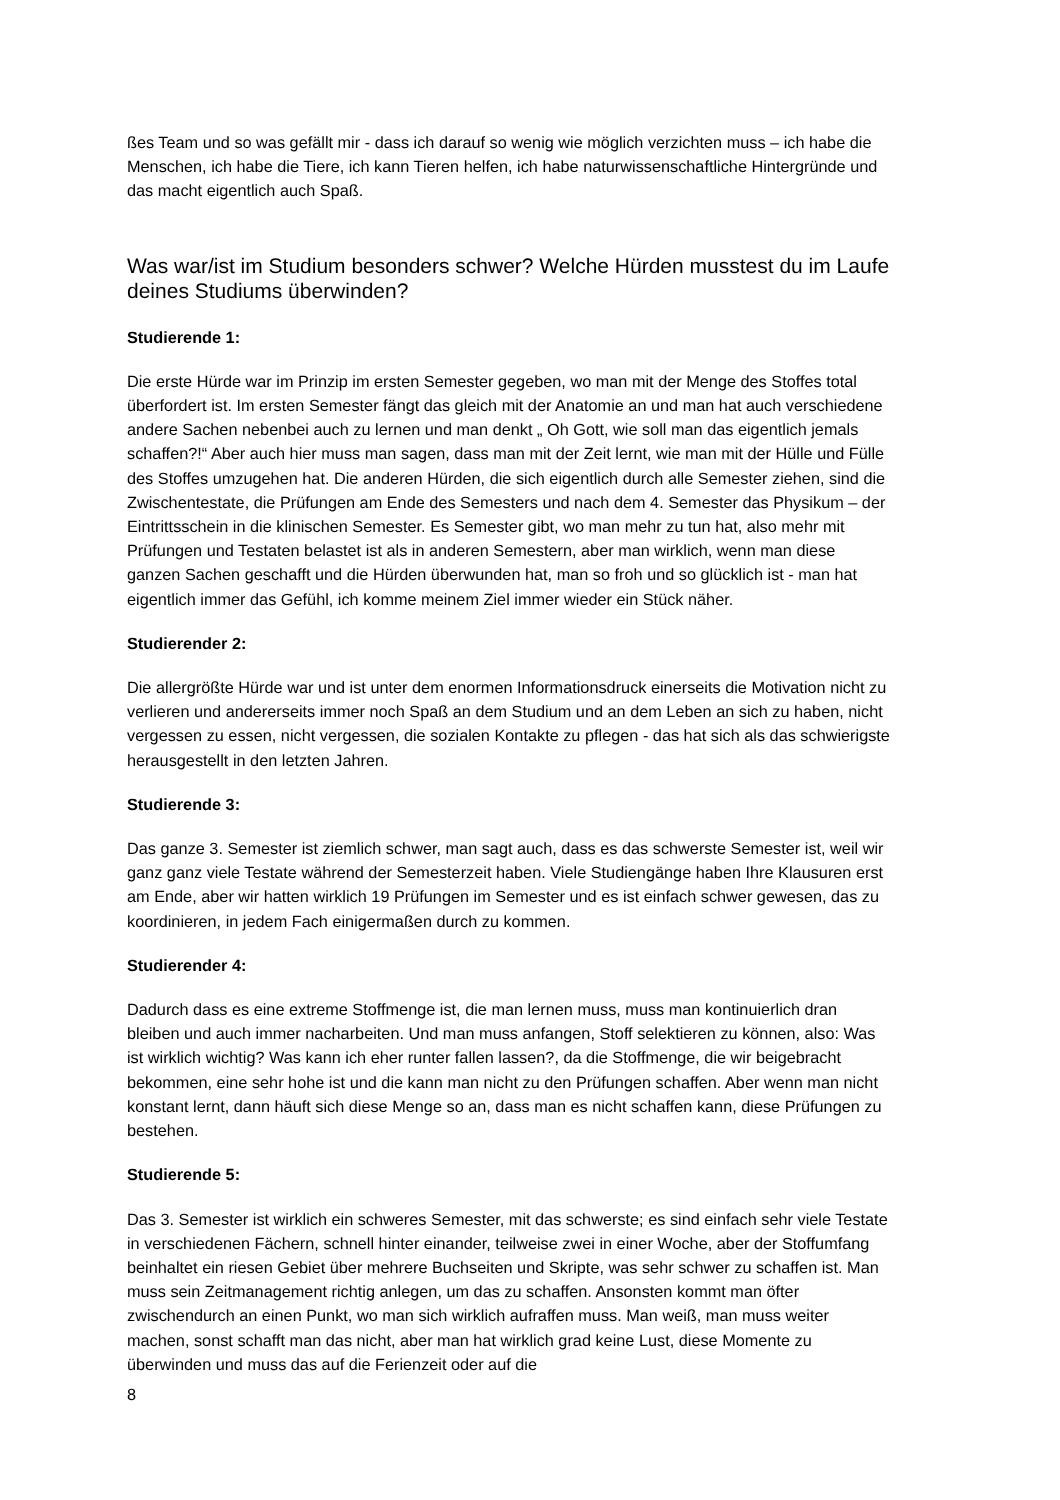ßes Team und so was gefällt mir - dass ich darauf so wenig wie möglich verzichten muss – ich habe die Menschen, ich habe die Tiere, ich kann Tieren helfen, ich habe naturwissenschaftliche Hintergründe und das macht eigentlich auch Spaß.
Was war/ist im Studium besonders schwer? Welche Hürden musstest du im Laufe deines Studiums überwinden?
Studierende 1:
Die erste Hürde war im Prinzip im ersten Semester gegeben, wo man mit der Menge des Stoffes total überfordert ist. Im ersten Semester fängt das gleich mit der Anatomie an und man hat auch verschiedene andere Sachen nebenbei auch zu lernen und man denkt „ Oh Gott, wie soll man das eigentlich jemals schaffen?!“ Aber auch hier muss man sagen, dass man mit der Zeit lernt, wie man mit der Hülle und Fülle des Stoffes umzugehen hat. Die anderen Hürden, die sich eigentlich durch alle Semester ziehen, sind die Zwischentestate, die Prüfungen am Ende des Semesters und nach dem 4. Semester das Physikum – der Eintrittsschein in die klinischen Semester. Es Semester gibt, wo man mehr zu tun hat, also mehr mit Prüfungen und Testaten belastet ist als in anderen Semestern, aber man wirklich, wenn man diese ganzen Sachen geschafft und die Hürden überwunden hat, man so froh und so glücklich ist - man hat eigentlich immer das Gefühl, ich komme meinem Ziel immer wieder ein Stück näher.
Studierender 2:
Die allergrößte Hürde war und ist unter dem enormen Informationsdruck einerseits die Motivation nicht zu verlieren und andererseits immer noch Spaß an dem Studium und an dem Leben an sich zu haben, nicht vergessen zu essen, nicht vergessen, die sozialen Kontakte zu pflegen - das hat sich als das schwierigste herausgestellt in den letzten Jahren.
Studierende 3:
Das ganze 3. Semester ist ziemlich schwer, man sagt auch, dass es das schwerste Semester ist, weil wir ganz ganz viele Testate während der Semesterzeit haben. Viele Studiengänge haben Ihre Klausuren erst am Ende, aber wir hatten wirklich 19 Prüfungen im Semester und es ist einfach schwer gewesen, das zu koordinieren, in jedem Fach einigermaßen durch zu kommen.
Studierender 4:
Dadurch dass es eine extreme Stoffmenge ist, die man lernen muss, muss man kontinuierlich dran bleiben und auch immer nacharbeiten. Und man muss anfangen, Stoff selektieren zu können, also: Was ist wirklich wichtig? Was kann ich eher runter fallen lassen?, da die Stoffmenge, die wir beigebracht bekommen, eine sehr hohe ist und die kann man nicht zu den Prüfungen schaffen. Aber wenn man nicht konstant lernt, dann häuft sich diese Menge so an, dass man es nicht schaffen kann, diese Prüfungen zu bestehen.
Studierende 5:
Das 3. Semester ist wirklich ein schweres Semester, mit das schwerste; es sind einfach sehr viele Testate in verschiedenen Fächern, schnell hinter einander, teilweise zwei in einer Woche, aber der Stoffumfang beinhaltet ein riesen Gebiet über mehrere Buchseiten und Skripte, was sehr schwer zu schaffen ist. Man muss sein Zeitmanagement richtig anlegen, um das zu schaffen. Ansonsten kommt man öfter zwischendurch an einen Punkt, wo man sich wirklich aufraffen muss. Man weiß, man muss weiter machen, sonst schafft man das nicht, aber man hat wirklich grad keine Lust, diese Momente zu überwinden und muss das auf die Ferienzeit oder auf die
8